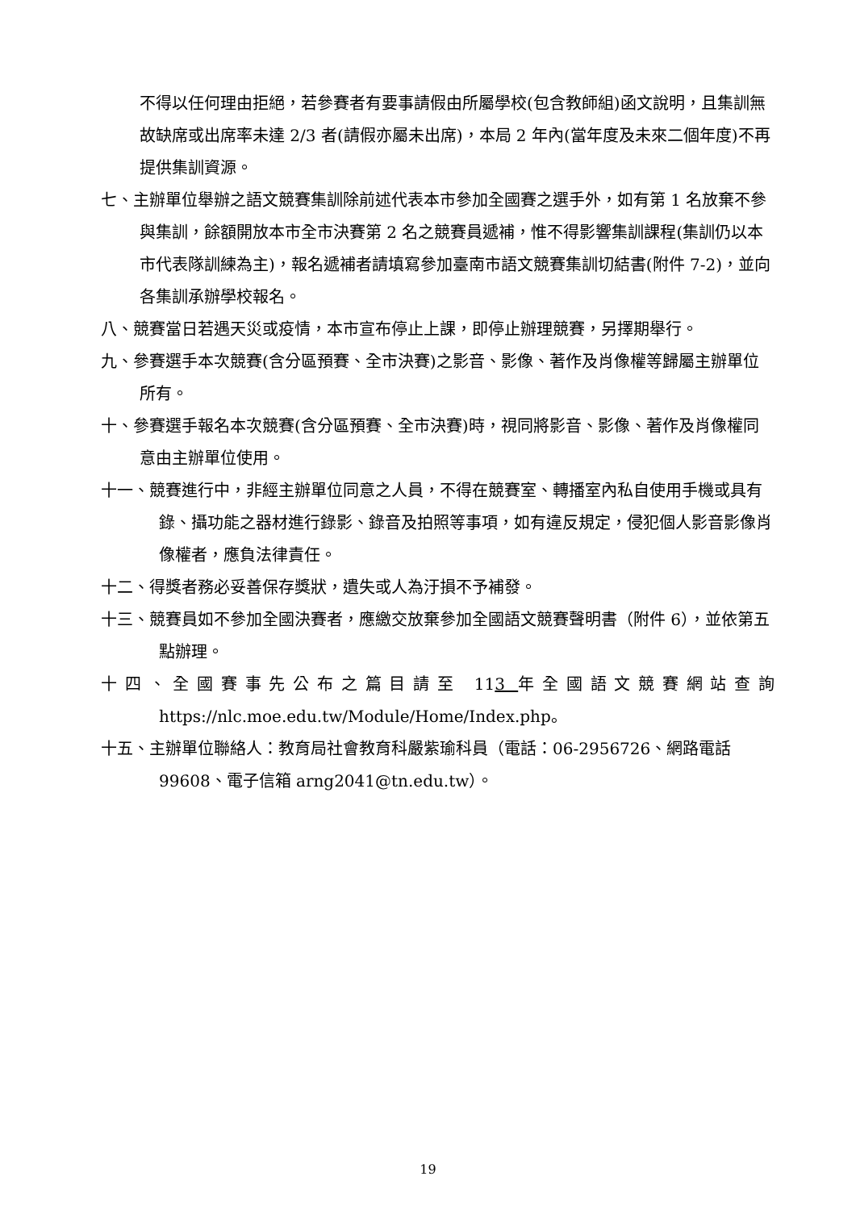不得以任何理由拒絕，若參賽者有要事請假由所屬學校(包含教師組)函文說明，且集訓無故缺席或出席率未達 2/3 者(請假亦屬未出席)，本局 2 年內(當年度及未來二個年度)不再提供集訓資源。
七、主辦單位舉辦之語文競賽集訓除前述代表本市參加全國賽之選手外，如有第 1 名放棄不參與集訓，餘額開放本市全市決賽第 2 名之競賽員遞補，惟不得影響集訓課程(集訓仍以本市代表隊訓練為主)，報名遞補者請填寫參加臺南市語文競賽集訓切結書(附件 7-2)，並向各集訓承辦學校報名。
八、競賽當日若遇天災或疫情，本市宣布停止上課，即停止辦理競賽，另擇期舉行。
九、參賽選手本次競賽(含分區預賽、全市決賽)之影音、影像、著作及肖像權等歸屬主辦單位所有。
十、參賽選手報名本次競賽(含分區預賽、全市決賽)時，視同將影音、影像、著作及肖像權同意由主辦單位使用。
十一、競賽進行中，非經主辦單位同意之人員，不得在競賽室、轉播室內私自使用手機或具有錄、攝功能之器材進行錄影、錄音及拍照等事項，如有違反規定，侵犯個人影音影像肖像權者，應負法律責任。
十二、得獎者務必妥善保存獎狀，遺失或人為汙損不予補發。
十三、競賽員如不參加全國決賽者，應繳交放棄參加全國語文競賽聲明書（附件 6），並依第五點辦理。
十四、全國賽事先公布之篇目請至 113 年全國語文競賽網站查詢 https://nlc.moe.edu.tw/Module/Home/Index.php。
十五、主辦單位聯絡人：教育局社會教育科嚴紫瑜科員（電話：06-2956726、網路電話 99608、電子信箱 arng2041@tn.edu.tw）。
19